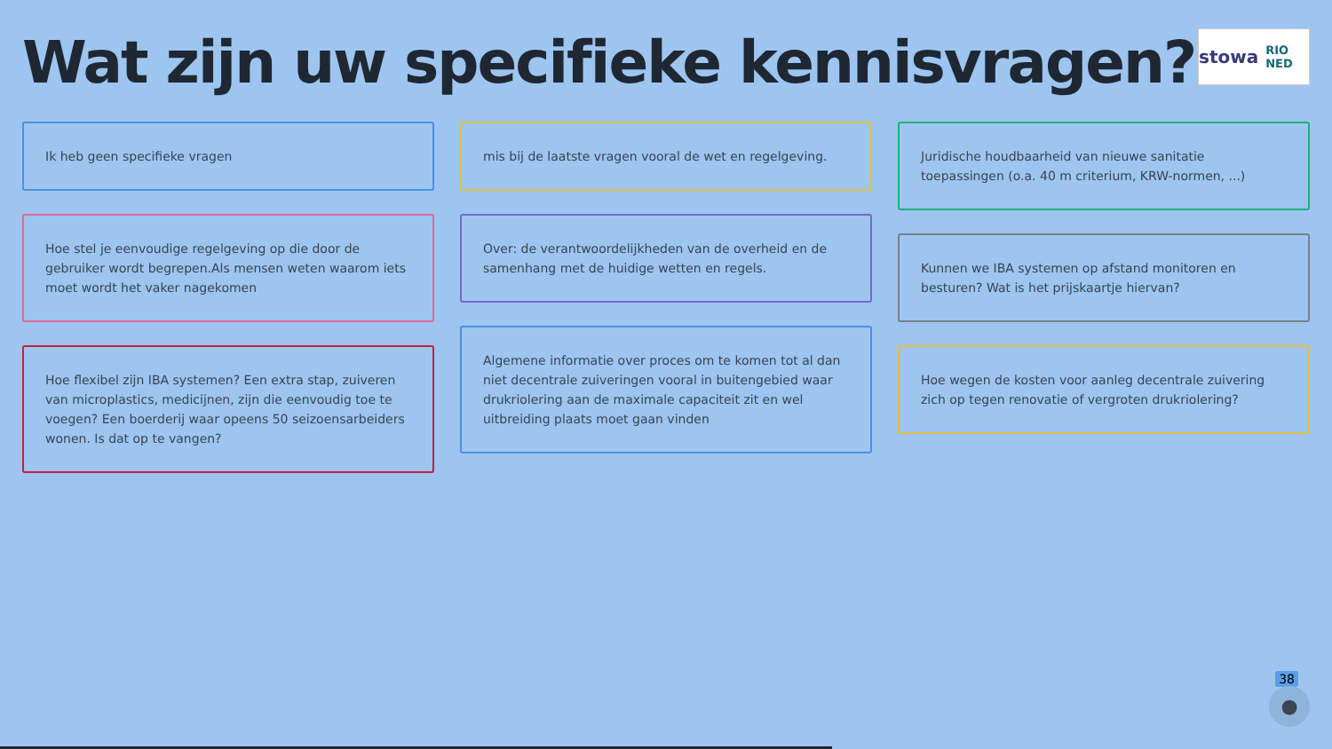Wat zijn uw specifieke kennisvragen?
stowa RIO NED
Ik heb geen specifieke vragen
Hoe stel je eenvoudige regelgeving op die door de gebruiker wordt begrepen.Als mensen weten waarom iets moet wordt het vaker nagekomen
Hoe flexibel zijn IBA systemen? Een extra stap, zuiveren van microplastics, medicijnen, zijn die eenvoudig toe te voegen? Een boerderij waar opeens 50 seizoensarbeiders wonen. Is dat op te vangen?
mis bij de laatste vragen vooral de wet en regelgeving.
Over: de verantwoordelijkheden van de overheid en de samenhang met de huidige wetten en regels.
Algemene informatie over proces om te komen tot al dan niet decentrale zuiveringen vooral in buitengebied waar drukriolering aan de maximale capaciteit zit en wel uitbreiding plaats moet gaan vinden
Juridische houdbaarheid van nieuwe sanitatie toepassingen (o.a. 40 m criterium, KRW-normen, ...)
Kunnen we IBA systemen op afstand monitoren en besturen? Wat is het prijskaartje hiervan?
Hoe wegen de kosten voor aanleg decentrale zuivering zich op tegen renovatie of vergroten drukriolering?
38
●